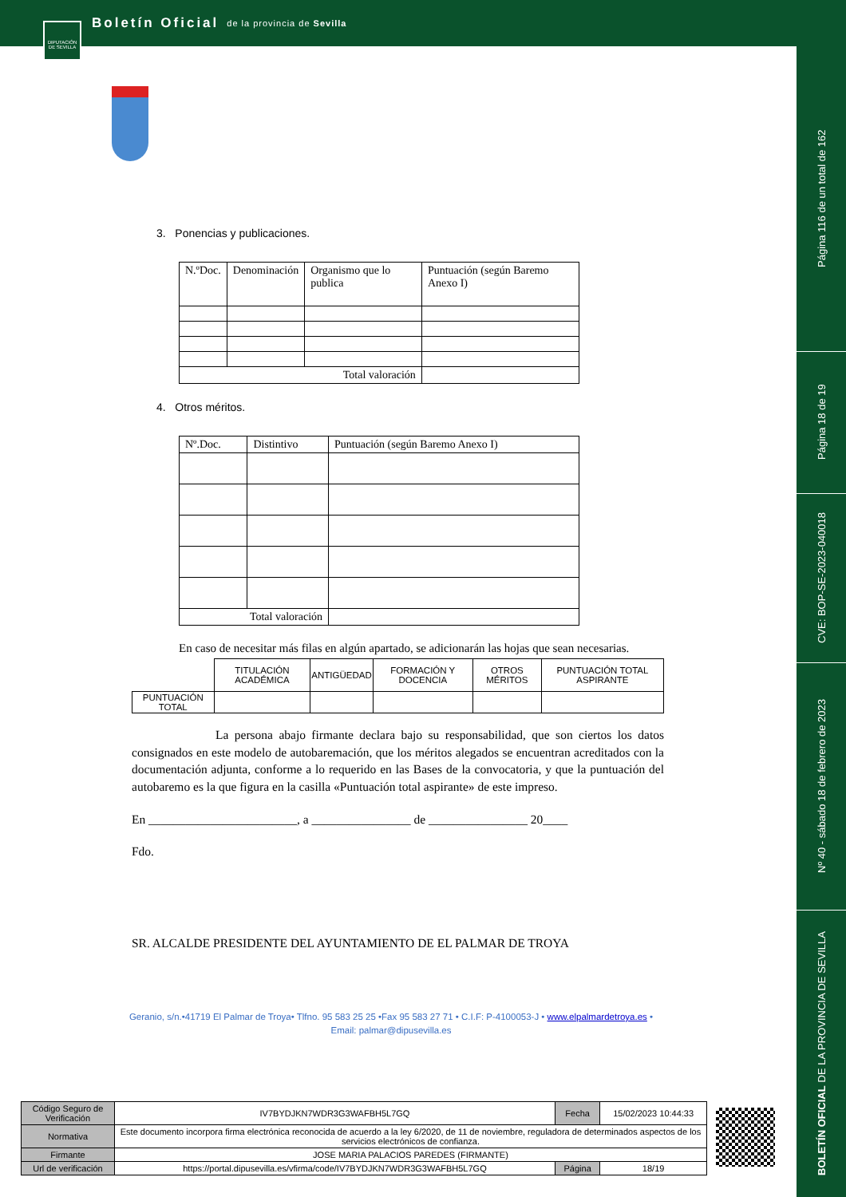Boletín Oficial de la provincia de Sevilla
DIPUTACIÓN DE SEVILLA
Página 116 de un total de 162
Página 18 de 19
CVE: BOP-SE-2023-040018
Nº 40 - sábado 18 de febrero de 2023
BOLETÍN OFICIAL DE LA PROVINCIA DE SEVILLA
3. Ponencias y publicaciones.
| N.ºDoc. | Denominación | Organismo que lo publica | Puntuación (según Baremo Anexo I) |
| --- | --- | --- | --- |
| Total valoración | | | |
4. Otros méritos.
| Nº.Doc. | Distintivo | Puntuación (según Baremo Anexo I) |
| --- | --- | --- |
| Total valoración | | |
En caso de necesitar más filas en algún apartado, se adicionarán las hojas que sean necesarias.
| | TITULACIÓN ACADÉMICA | ANTIGÜEDAD | FORMACIÓN Y DOCENCIA | OTROS MÉRITOS | PUNTUACIÓN TOTAL ASPIRANTE |
| PUNTUACIÓN TOTAL | | | | | |
La persona abajo firmante declara bajo su responsabilidad, que son ciertos los datos consignados en este modelo de autobaremación, que los méritos alegados se encuentran acreditados con la documentación adjunta, conforme a lo requerido en las Bases de la convocatoria, y que la puntuación del autobaremo es la que figura en la casilla «Puntuación total aspirante» de este impreso.
En ________________________, a ________________ de ________________ 20____
Fdo.
SR. ALCALDE PRESIDENTE DEL AYUNTAMIENTO DE EL PALMAR DE TROYA
Geranio, s/n.•41719 El Palmar de Troya• Tlfno. 95 583 25 25 •Fax 95 583 27 71 • C.I.F: P-4100053-J • www.elpalmardetroya.es •
Email: palmar@dipusevilla.es
| Código Seguro de Verificación | IV7BYDJKN7WDR3G3WAFBH5L7GQ | Fecha | 15/02/2023 10:44:33 |
| Normativa | Este documento incorpora firma electrónica reconocida de acuerdo a la ley 6/2020, de 11 de noviembre, reguladora de determinados aspectos de los servicios electrónicos de confianza. | | |
| Firmante | JOSE MARIA PALACIOS PAREDES (FIRMANTE) | | |
| Url de verificación | https://portal.dipusevilla.es/vfirma/code/IV7BYDJKN7WDR3G3WAFBH5L7GQ | Página | 18/19 |